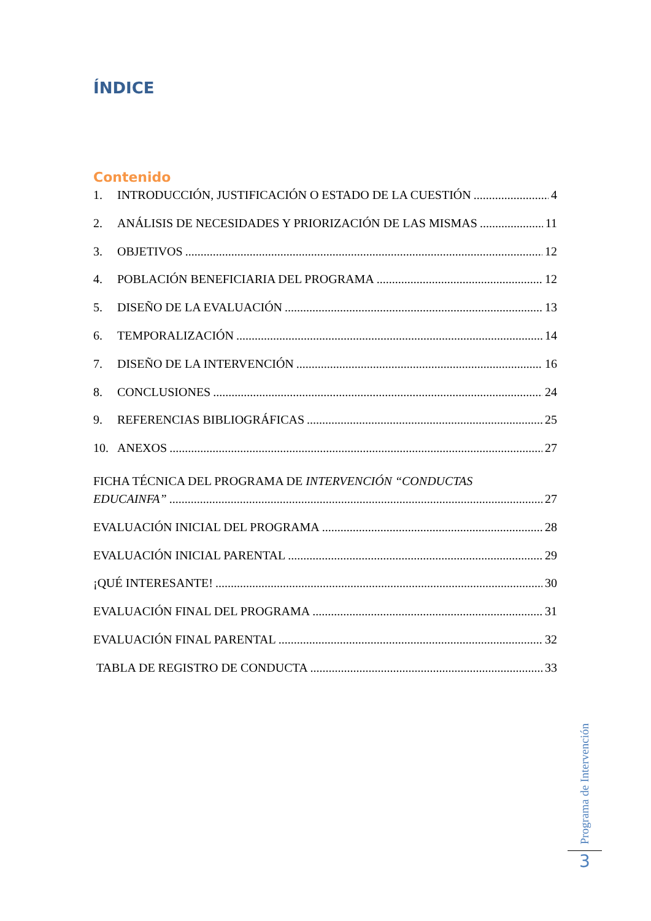ÍNDICE
Contenido
1. INTRODUCCIÓN, JUSTIFICACIÓN O ESTADO DE LA CUESTIÓN 4
2. ANÁLISIS DE NECESIDADES Y PRIORIZACIÓN DE LAS MISMAS 11
3. OBJETIVOS 12
4. POBLACIÓN BENEFICIARIA DEL PROGRAMA 12
5. DISEÑO DE LA EVALUACIÓN 13
6. TEMPORALIZACIÓN 14
7. DISEÑO DE LA INTERVENCIÓN 16
8. CONCLUSIONES 24
9. REFERENCIAS BIBLIOGRÁFICAS 25
10. ANEXOS 27
FICHA TÉCNICA DEL PROGRAMA DE INTERVENCIÓN “CONDUCTAS
EDUCAINFA” 27
EVALUACIÓN INICIAL DEL PROGRAMA 28
EVALUACIÓN INICIAL PARENTAL 29
¡QUÉ INTERESANTE! 30
EVALUACIÓN FINAL DEL PROGRAMA 31
EVALUACIÓN FINAL PARENTAL 32
TABLA DE REGISTRO DE CONDUCTA 33
Programa de Intervención
3